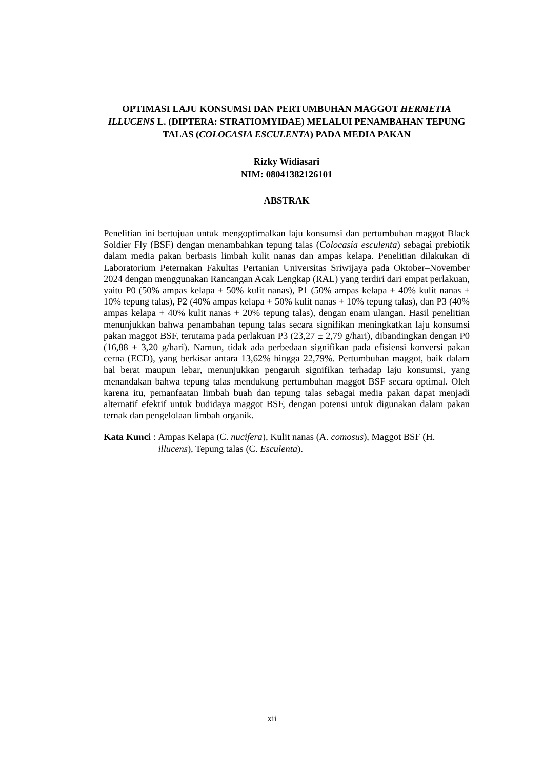OPTIMASI LAJU KONSUMSI DAN PERTUMBUHAN MAGGOT HERMETIA ILLUCENS L. (DIPTERA: STRATIOMYIDAE) MELALUI PENAMBAHAN TEPUNG TALAS (COLOCASIA ESCULENTA) PADA MEDIA PAKAN
Rizky Widiasari
NIM: 08041382126101
ABSTRAK
Penelitian ini bertujuan untuk mengoptimalkan laju konsumsi dan pertumbuhan maggot Black Soldier Fly (BSF) dengan menambahkan tepung talas (Colocasia esculenta) sebagai prebiotik dalam media pakan berbasis limbah kulit nanas dan ampas kelapa. Penelitian dilakukan di Laboratorium Peternakan Fakultas Pertanian Universitas Sriwijaya pada Oktober–November 2024 dengan menggunakan Rancangan Acak Lengkap (RAL) yang terdiri dari empat perlakuan, yaitu P0 (50% ampas kelapa + 50% kulit nanas), P1 (50% ampas kelapa + 40% kulit nanas + 10% tepung talas), P2 (40% ampas kelapa + 50% kulit nanas + 10% tepung talas), dan P3 (40% ampas kelapa + 40% kulit nanas + 20% tepung talas), dengan enam ulangan. Hasil penelitian menunjukkan bahwa penambahan tepung talas secara signifikan meningkatkan laju konsumsi pakan maggot BSF, terutama pada perlakuan P3 (23,27 ± 2,79 g/hari), dibandingkan dengan P0 (16,88 ± 3,20 g/hari). Namun, tidak ada perbedaan signifikan pada efisiensi konversi pakan cerna (ECD), yang berkisar antara 13,62% hingga 22,79%. Pertumbuhan maggot, baik dalam hal berat maupun lebar, menunjukkan pengaruh signifikan terhadap laju konsumsi, yang menandakan bahwa tepung talas mendukung pertumbuhan maggot BSF secara optimal. Oleh karena itu, pemanfaatan limbah buah dan tepung talas sebagai media pakan dapat menjadi alternatif efektif untuk budidaya maggot BSF, dengan potensi untuk digunakan dalam pakan ternak dan pengelolaan limbah organik.
Kata Kunci : Ampas Kelapa (C. nucifera), Kulit nanas (A. comosus), Maggot BSF (H. illucens), Tepung talas (C. Esculenta).
xii